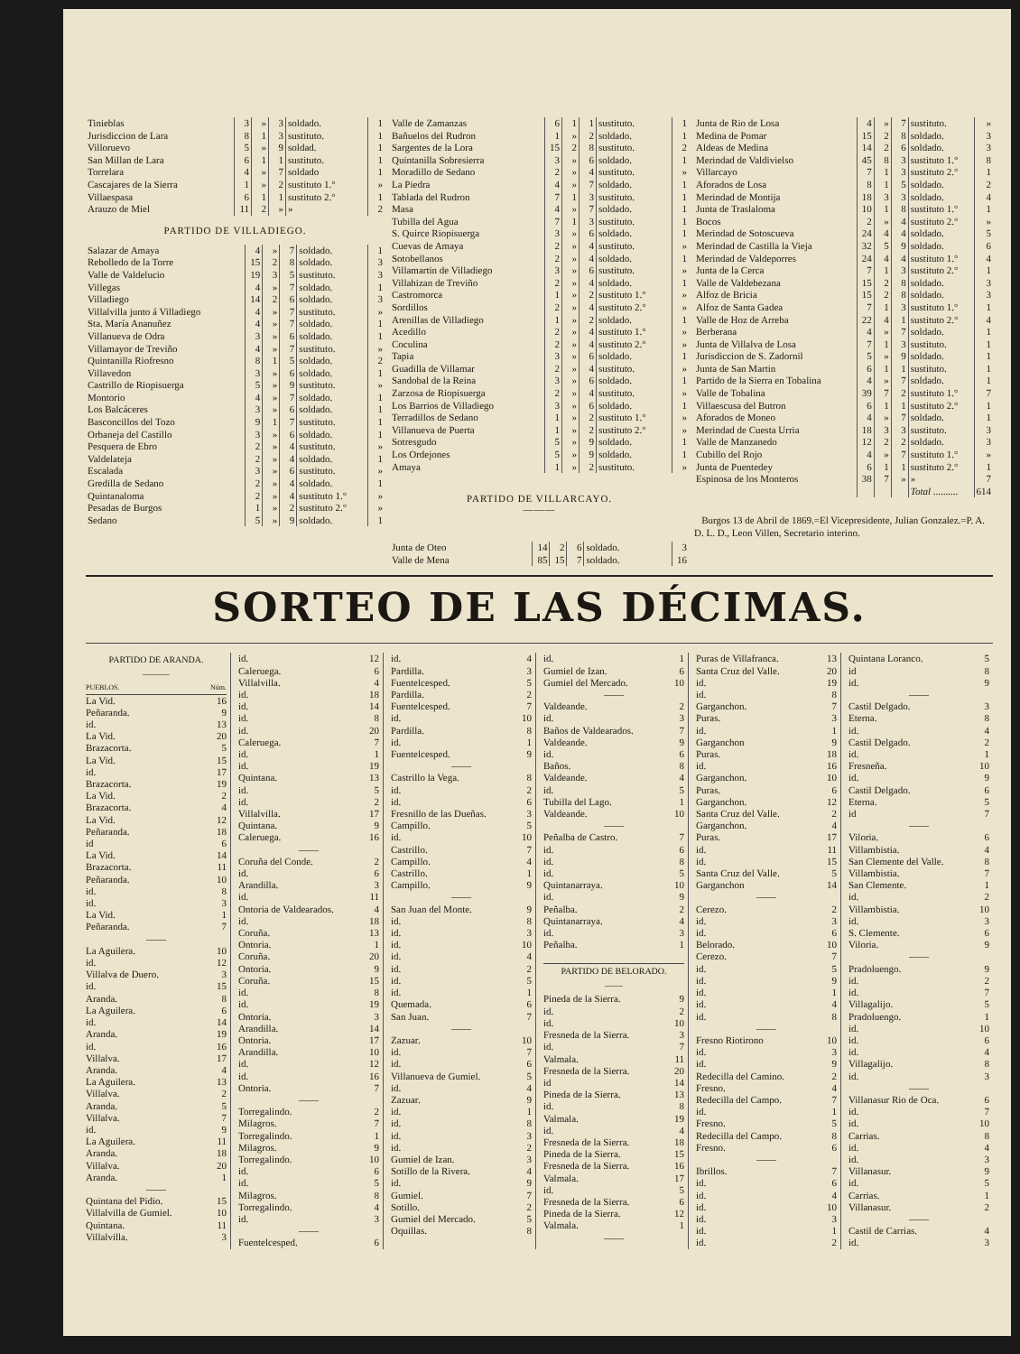| Tinieblas | 3 | » | 3 | soldado. | 1 |
| Jurisdiccion de Lara | 8 | 1 | 3 | sustituto. | 1 |
| Villoruevo | 5 | » | 9 | soldad. | 1 |
| San Millan de Lara | 6 | 1 | 1 | sustituto. | 1 |
| Torrelara | 4 | » | 7 | soldado | 1 |
| Cascajares de la Sierra | 1 | » | 2 | sustituto 1.° | » |
| Villaespasa | 6 | 1 | 1 | sustituto 2.° | 1 |
| Arauzo de Miel | 11 | 2 | » | » | 2 |
PARTIDO DE VILLADIEGO.
| Salazar de Amaya | 4 | » | 7 | soldado. | 1 |
| Rebolledo de la Torre | 15 | 2 | 8 | soldado. | 3 |
| Valle de Valdelucio | 19 | 3 | 5 | sustituto. | 3 |
| Villegas | 4 | » | 7 | soldado. | 1 |
| Villadiego | 14 | 2 | 6 | soldado. | 3 |
| Villalvilla junto á Villadiego | 4 | » | 7 | sustituto. | » |
| Sta. María Ananuñez | 4 | » | 7 | soldado. | 1 |
| Villanueva de Odra | 3 | » | 6 | soldado. | 1 |
| Villamayor de Treviño | 4 | » | 7 | sustituto. | » |
| Quintanilla Riofresno | 8 | 1 | 5 | soldado. | 2 |
| Villavedon | 3 | » | 6 | soldado. | 1 |
| Castrillo de Riopisuerga | 5 | » | 9 | sustituto. | » |
| Montorio | 4 | » | 7 | soldado. | 1 |
| Los Balcáceres | 3 | » | 6 | soldado. | 1 |
| Basconcillos del Tozo | 9 | 1 | 7 | sustituto. | 1 |
| Orbaneja del Castillo | 3 | » | 6 | soldado. | 1 |
| Pesquera de Ebro | 2 | » | 4 | sustituto. | » |
| Valdelateja | 2 | » | 4 | soldado. | 1 |
| Escalada | 3 | » | 6 | sustituto. | » |
| Gredilla de Sedano | 2 | » | 4 | soldado. | 1 |
| Quintanaloma | 2 | » | 4 | sustituto 1.° | » |
| Pesadas de Burgos | 1 | » | 2 | sustituto 2.° | » |
| Sedano | 5 | » | 9 | soldado. | 1 |
| Valle de Zamanzas | 6 | 1 | 1 | sustituto. | 1 |
| Bañuelos del Rudron | 1 | » | 2 | soldado. | 1 |
| Sargentes de la Lora | 15 | 2 | 8 | sustituto. | 2 |
| Quintanilla Sobresierra | 3 | » | 6 | soldado. | 1 |
| Moradillo de Sedano | 2 | » | 4 | sustituto. | » |
| La Piedra | 4 | » | 7 | soldado. | 1 |
| Tablada del Rudron | 7 | 1 | 3 | sustituto. | 1 |
| Masa | 4 | » | 7 | soldado. | 1 |
| Tubilla del Agua | 7 | 1 | 3 | sustituto. | 1 |
| S. Quirce Riopisuerga | 3 | » | 6 | soldado. | 1 |
| Cuevas de Amaya | 2 | » | 4 | sustituto. | » |
| Sotobellanos | 2 | » | 4 | soldado. | 1 |
| Villamartin de Villadiego | 3 | » | 6 | sustituto. | » |
| Villahizan de Treviño | 2 | » | 4 | soldado. | 1 |
| Castromorca | 1 | » | 2 | sustituto 1.° | » |
| Sordillos | 2 | » | 4 | sustituto 2.° | » |
| Arenillas de Villadiego | 1 | » | 2 | soldado. | 1 |
| Acedillo | 2 | » | 4 | sustituto 1.° | » |
| Coculina | 2 | » | 4 | sustituto 2.° | » |
| Tapia | 3 | » | 6 | soldado. | 1 |
| Guadilla de Villamar | 2 | » | 4 | sustituto. | » |
| Sandobal de la Reina | 3 | » | 6 | soldado. | 1 |
| Zarzosa de Riopisuerga | 2 | » | 4 | sustituto. | » |
| Los Barrios de Villadiego | 3 | » | 6 | soldado. | 1 |
| Terradillos de Sedano | 1 | » | 2 | sustituto 1.° | » |
| Villanueva de Puerta | 1 | » | 2 | sustituto 2.° | » |
| Sotresgudo | 5 | » | 9 | soldado. | 1 |
| Los Ordejones | 5 | » | 9 | soldado. | 1 |
| Amaya | 1 | » | 2 | sustituto. | » |
PARTIDO DE VILLARCAYO.
———
| Junta de Oteo | 14 | 2 | 6 | soldado. | 3 |
| Valle de Mena | 85 | 15 | 7 | soldado. | 16 |
| Junta de Rio de Losa | 4 | » | 7 | sustituto. | » |
| Medina de Pomar | 15 | 2 | 8 | soldado. | 3 |
| Aldeas de Medina | 14 | 2 | 6 | soldado. | 3 |
| Merindad de Valdivielso | 45 | 8 | 3 | sustituto 1.° | 8 |
| Villarcayo | 7 | 1 | 3 | sustituto 2.° | 1 |
| Aforados de Losa | 8 | 1 | 5 | soldado. | 2 |
| Merindad de Montija | 18 | 3 | 3 | soldado. | 4 |
| Junta de Traslaloma | 10 | 1 | 8 | sustituto 1.° | 1 |
| Bocos | 2 | » | 4 | sustituto 2.° | » |
| Merindad de Sotoscueva | 24 | 4 | 4 | soldado. | 5 |
| Merindad de Castilla la Vieja | 32 | 5 | 9 | soldado. | 6 |
| Merindad de Valdeporres | 24 | 4 | 4 | sustituto 1.° | 4 |
| Junta de la Cerca | 7 | 1 | 3 | sustituto 2.° | 1 |
| Valle de Valdebezana | 15 | 2 | 8 | soldado. | 3 |
| Alfoz de Bricia | 15 | 2 | 8 | soldado. | 3 |
| Alfoz de Santa Gadea | 7 | 1 | 3 | sustituto 1.° | 1 |
| Valle de Hoz de Arreba | 22 | 4 | 1 | sustituto 2.° | 4 |
| Berberana | 4 | » | 7 | soldado. | 1 |
| Junta de Villalva de Losa | 7 | 1 | 3 | sustituto. | 1 |
| Jurisdiccion de S. Zadornil | 5 | » | 9 | soldado. | 1 |
| Junta de San Martin | 6 | 1 | 1 | sustituto. | 1 |
| Partido de la Sierra en Tobalina | 4 | » | 7 | soldado. | 1 |
| Valle de Tobalina | 39 | 7 | 2 | sustituto 1.° | 7 |
| Villaescusa del Butron | 6 | 1 | 1 | sustituto 2.° | 1 |
| Aforados de Moneo | 4 | » | 7 | soldado. | 1 |
| Merindad de Cuesta Urria | 18 | 3 | 3 | sustituto. | 3 |
| Valle de Manzanedo | 12 | 2 | 2 | soldado. | 3 |
| Cubillo del Rojo | 4 | » | 7 | sustituto 1.° | » |
| Junta de Puentedey | 6 | 1 | 1 | sustituto 2.° | 1 |
| Espinosa de los Monteros | 38 | 7 | » | » | 7 |
| | | | | Total .......... | 614 |
Burgos 13 de Abril de 1869.=El Vicepresidente, Julian Gonzalez.=P. A. D. L. D., Leon Villen, Secretario interino.
SORTEO DE LAS DÉCIMAS.
PARTIDO DE ARANDA.
———
PUEBLOS. Núm.
La Vid. 16
Peñaranda. 9
id. 13
La Vid. 20
Brazacorta. 5
La Vid. 15
id. 17
Brazacorta. 19
La Vid. 2
Brazacorta. 4
La Vid. 12
Peñaranda. 18
id 6
La Vid. 14
Brazacorta. 11
Peñaranda. 10
id. 8
id. 3
La Vid. 1
Peñaranda. 7
——
La Aguilera. 10
id. 12
Villalva de Duero. 3
id. 15
Aranda. 8
La Aguilera. 6
id. 14
Aranda. 19
id. 16
Villalva. 17
Aranda. 4
La Aguilera. 13
Villalva. 2
Aranda. 5
Villalva. 7
id. 9
La Aguilera. 11
Aranda. 18
Villalva. 20
Aranda. 1
——
Quintana del Pidio. 15
Villalvilla de Gumiel. 10
Quintana. 11
Villalvilla. 3
id. 12
Caleruega. 6
Villalvilla. 4
id. 18
id. 14
id. 8
id. 20
Caleruega. 7
id. 1
id. 19
Quintana. 13
id. 5
id. 2
Villalvilla. 17
Quintana. 9
Caleruega. 16
——
Coruña del Conde. 2
id. 6
Arandilla. 3
id. 11
Ontoria de Valdearados. 4
id. 18
Coruña. 13
Ontoria. 1
Coruña. 20
Ontoria. 9
Coruña. 15
id. 8
id. 19
Ontoria. 3
Arandilla. 14
Ontoria. 17
Arandilla. 10
id. 12
id. 16
Ontoria. 7
——
Torregalindo. 2
Milagros. 7
Torregalindo. 1
Milagros. 9
Torregalindo. 10
id. 6
id. 5
Milagros. 8
Torregalindo. 4
id. 3
——
Fuentelcesped. 6
id. 4
Pardilla. 3
Fuentelcesped. 5
Pardilla. 2
Fuentelcesped. 7
id. 10
Pardilla. 8
id. 1
Fuentelcesped. 9
——
Castrillo la Vega. 8
id. 2
id. 6
Fresnillo de las Dueñas. 3
Campillo. 5
id. 10
Castrillo. 7
Campillo. 4
Castrillo. 1
Campillo. 9
——
San Juan del Monte. 9
id. 8
id. 3
id. 10
id. 4
id. 2
id. 5
id. 1
Quemada. 6
San Juan. 7
——
Zazuar. 10
id. 7
id. 6
Villanueva de Gumiel. 5
id. 4
Zazuar. 9
id. 1
id. 8
id. 3
id. 2
Gumiel de Izan. 3
Sotillo de la Rivera. 4
id. 9
Gumiel. 7
Sotillo. 2
Gumiel del Mercado. 5
Oquillas. 8
id. 1
Gumiel de Izan. 6
Gumiel del Mercado. 10
——
Valdeande. 2
id. 3
Baños de Valdearados. 7
Valdeande. 9
id. 6
Baños. 8
Valdeande. 4
id. 5
Tubilla del Lago. 1
Valdeande. 10
——
Peñalba de Castro. 7
id. 6
id. 8
id. 5
Quintanarraya. 10
id. 9
Peñalba. 2
Quintanarraya. 4
id. 3
Peñalba. 1
PARTIDO DE BELORADO.
——
Pineda de la Sierra. 9
id. 2
id. 10
Fresneda de la Sierra. 3
id. 7
Valmala. 11
Fresneda de la Sierra. 20
id 14
Pineda de la Sierra. 13
id. 8
Valmala. 19
id. 4
Fresneda de la Sierra. 18
Pineda de la Sierra. 15
Fresneda de la Sierra. 16
Valmala. 17
id. 5
Fresneda de la Sierra. 6
Pineda de la Sierra. 12
Valmala. 1
——
Puras de Villafranca. 13
Santa Cruz del Valle. 20
id. 19
id. 8
Garganchon. 7
Puras. 3
id. 1
Garganchon 9
Puras. 18
id. 16
Garganchon. 10
Puras. 6
Garganchon. 12
Santa Cruz del Valle. 2
Garganchon. 4
Puras. 17
id. 11
id. 15
Santa Cruz del Valle. 5
Garganchon 14
——
Cerezo. 2
id. 3
id. 6
Belorado. 10
Cerezo. 7
id. 5
id. 9
id. 1
id. 4
id. 8
——
Fresno Riotirono 10
id. 3
id. 9
Redecilla del Camino. 2
Fresno. 4
Redecilla del Campo. 7
id. 1
Fresno. 5
Redecilla del Campo. 8
Fresno. 6
——
Ibrillos. 7
id. 6
id. 4
id. 10
id. 3
id. 1
id. 2
Quintana Loranco. 5
id 8
id. 9
——
Castil Delgado. 3
Eterna. 8
id. 4
Castil Delgado. 2
id. 1
Fresneña. 10
id. 9
Castil Delgado. 6
Eterna. 5
id 7
——
Viloria. 6
Villambistia. 4
San Clemente del Valle. 8
Villambistia. 7
San Clemente. 1
id. 2
Villambistia. 10
id. 3
S. Clemente. 6
Viloria. 9
——
Pradoluengo. 9
id. 2
id. 7
Villagalijo. 5
Pradoluengo. 1
id. 10
id. 6
id. 4
Villagalijo. 8
id. 3
——
Villanasur Rio de Oca. 6
id. 7
id. 10
Carrias. 8
id. 4
id. 3
Villanasur. 9
id. 5
Carrias. 1
Villanasur. 2
——
Castil de Carrias. 4
id. 3